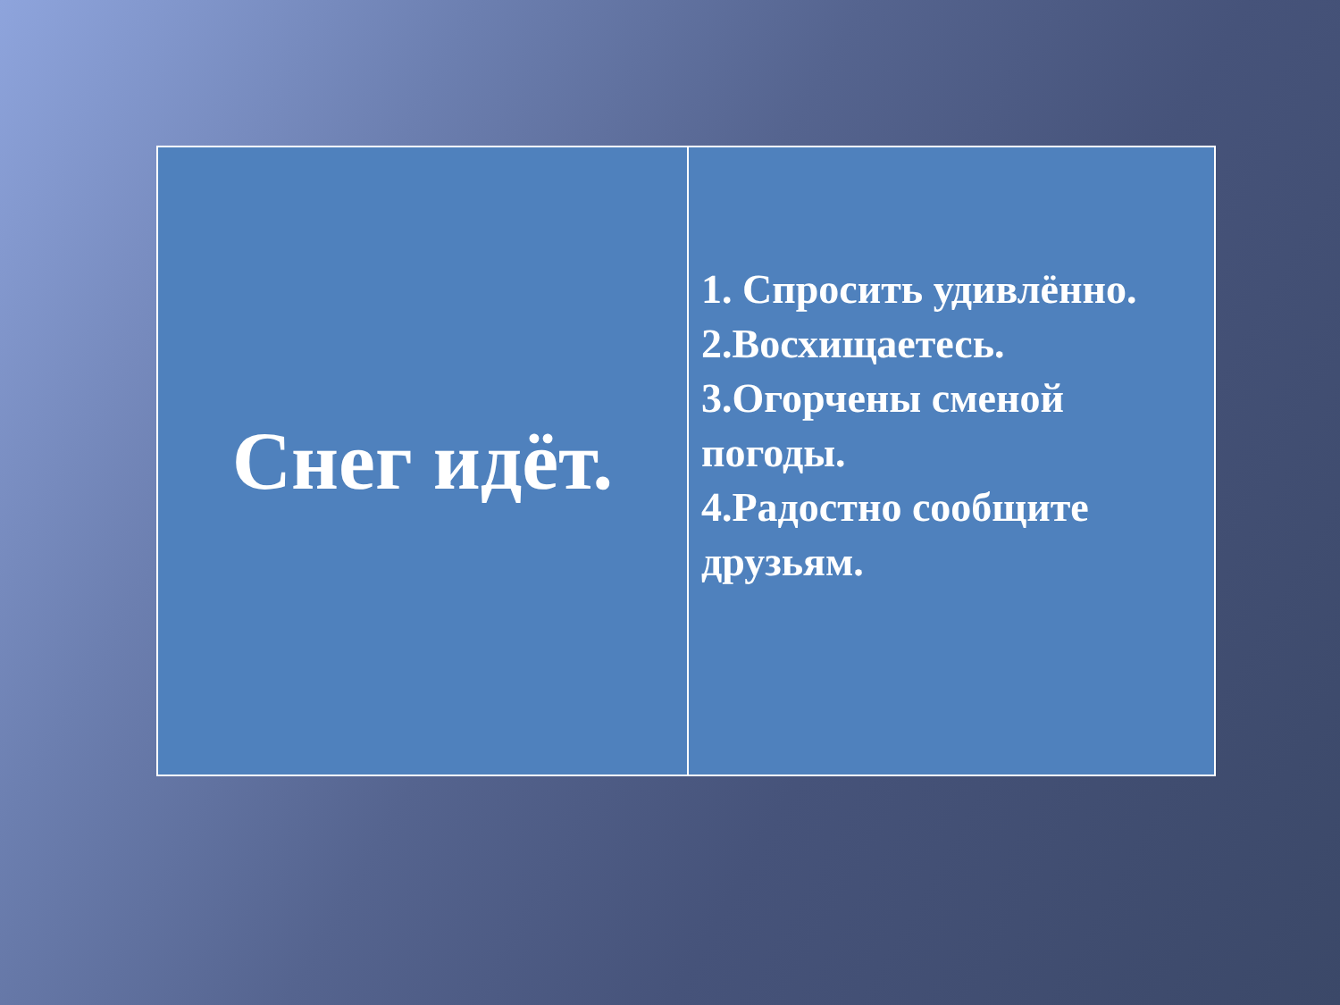| Снег идёт. | 1. Спросить удивлённо. 2.Восхищаетесь. 3.Огорчены сменой погоды. 4.Радостно сообщите друзьям. |